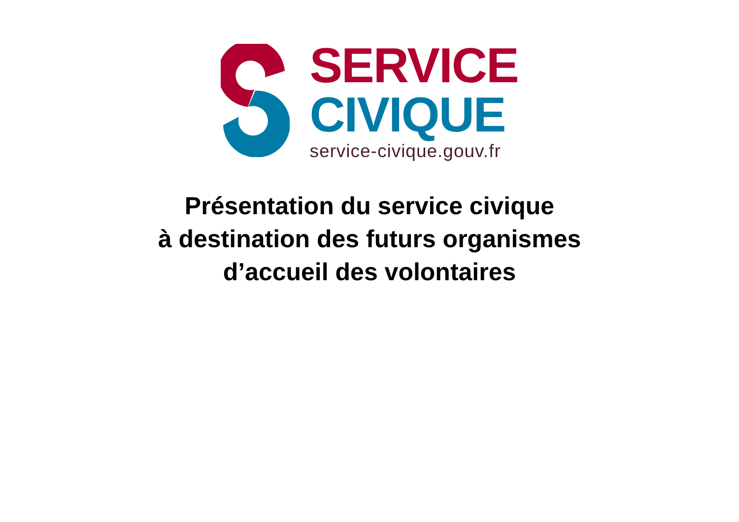SERVICE
CIVIQUE
service-civique.gouv.fr
Présentation du service civique
à destination des futurs organismes
d’accueil des volontaires